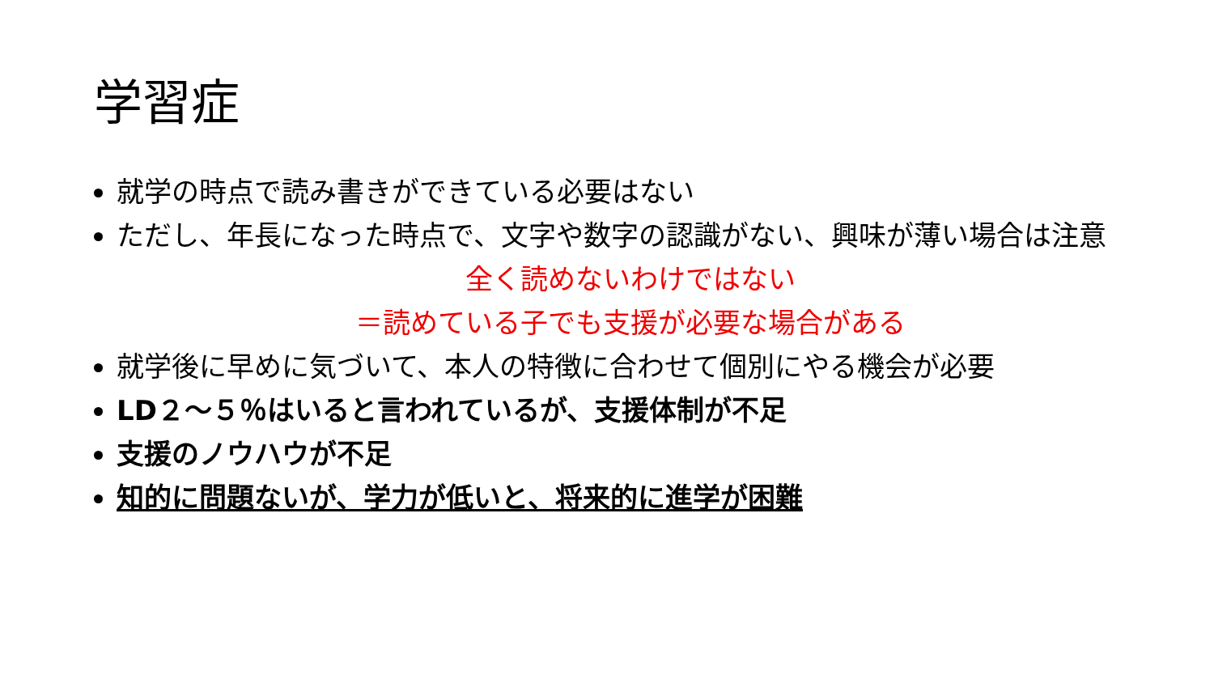学習症
就学の時点で読み書きができている必要はない
ただし、年長になった時点で、文字や数字の認識がない、興味が薄い場合は注意
全く読めないわけではない
＝読めている子でも支援が必要な場合がある
就学後に早めに気づいて、本人の特徴に合わせて個別にやる機会が必要
LD２～５％はいると言われているが、支援体制が不足
支援のノウハウが不足
知的に問題ないが、学力が低いと、将来的に進学が困難